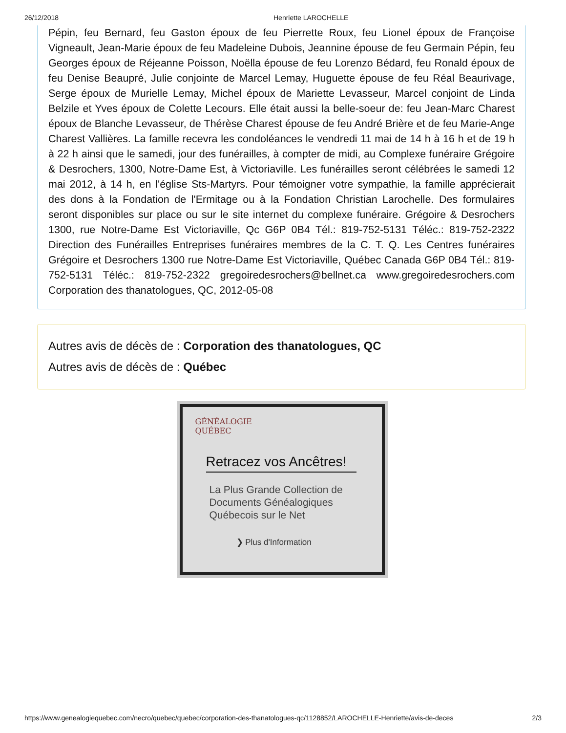26/12/2018 Henriette LAROCHELLE
Pépin, feu Bernard, feu Gaston époux de feu Pierrette Roux, feu Lionel époux de Françoise Vigneault, Jean-Marie époux de feu Madeleine Dubois, Jeannine épouse de feu Germain Pépin, feu Georges époux de Réjeanne Poisson, Noëlla épouse de feu Lorenzo Bédard, feu Ronald époux de feu Denise Beaupré, Julie conjointe de Marcel Lemay, Huguette épouse de feu Réal Beaurivage, Serge époux de Murielle Lemay, Michel époux de Mariette Levasseur, Marcel conjoint de Linda Belzile et Yves époux de Colette Lecours. Elle était aussi la belle-soeur de: feu Jean-Marc Charest époux de Blanche Levasseur, de Thérèse Charest épouse de feu André Brière et de feu Marie-Ange Charest Vallières. La famille recevra les condoléances le vendredi 11 mai de 14 h à 16 h et de 19 h à 22 h ainsi que le samedi, jour des funérailles, à compter de midi, au Complexe funéraire Grégoire & Desrochers, 1300, Notre-Dame Est, à Victoriaville. Les funérailles seront célébrées le samedi 12 mai 2012, à 14 h, en l'église Sts-Martyrs. Pour témoigner votre sympathie, la famille apprécierait des dons à la Fondation de l'Ermitage ou à la Fondation Christian Larochelle. Des formulaires seront disponibles sur place ou sur le site internet du complexe funéraire. Grégoire & Desrochers 1300, rue Notre-Dame Est Victoriaville, Qc G6P 0B4 Tél.: 819-752-5131 Téléc.: 819-752-2322 Direction des Funérailles Entreprises funéraires membres de la C. T. Q. Les Centres funéraires Grégoire et Desrochers 1300 rue Notre-Dame Est Victoriaville, Québec Canada G6P 0B4 Tél.: 819-752-5131 Téléc.: 819-752-2322 gregoiredesrochers@bellnet.ca www.gregoiredesrochers.com Corporation des thanatologues, QC, 2012-05-08
Autres avis de décès de : Corporation des thanatologues, QC
Autres avis de décès de : Québec
GÉNÉALOGIE
QUÉBEC
Retracez vos Ancêtres!
La Plus Grande Collection de Documents Généalogiques Québecois sur le Net
❯ Plus d'Information
https://www.genealogiequebec.com/necro/quebec/quebec/corporation-des-thanatologues-qc/1128852/LAROCHELLE-Henriette/avis-de-deces 2/3